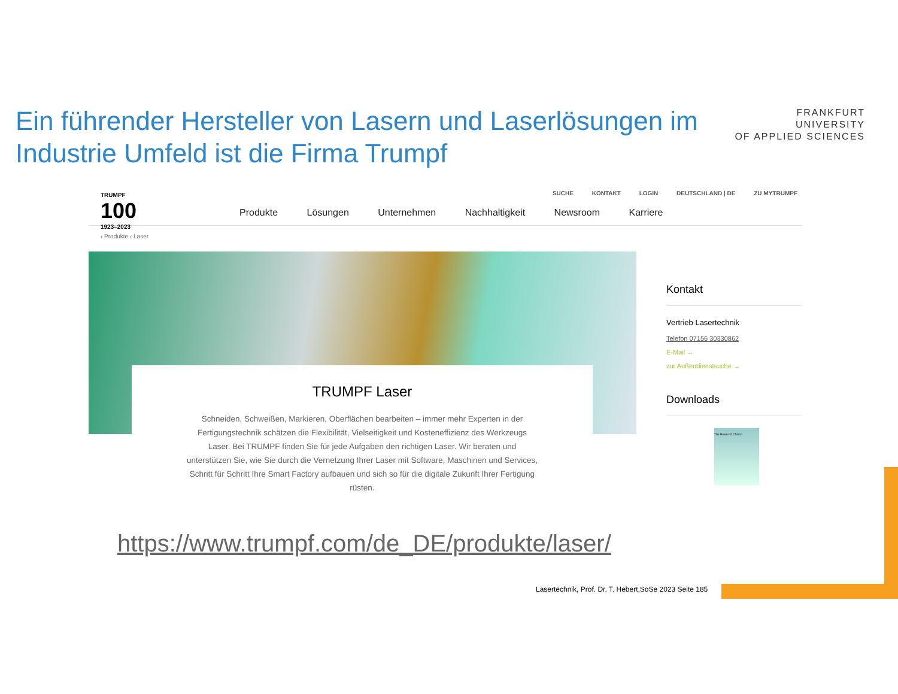Ein führender Hersteller von Lasern und Laserlösungen im Industrie Umfeld ist die Firma Trumpf
FRANKFURT
UNIVERSITY
OF APPLIED SCIENCES
TRUMPF
100
1923–2023
SUCHE KONTAKT LOGIN DEUTSCHLAND | DE ZU MYTRUMPF
Produkte Lösungen Unternehmen Nachhaltigkeit Newsroom Karriere
‹ Produkte ‹ Laser
TRUMPF Laser
Schneiden, Schweißen, Markieren, Oberflächen bearbeiten – immer mehr Experten in der Fertigungstechnik schätzen die Flexibilität, Vielseitigkeit und Kosteneffizienz des Werkzeugs Laser. Bei TRUMPF finden Sie für jede Aufgaben den richtigen Laser. Wir beraten und unterstützen Sie, wie Sie durch die Vernetzung Ihrer Laser mit Software, Maschinen und Services, Schritt für Schritt Ihre Smart Factory aufbauen und sich so für die digitale Zukunft Ihrer Fertigung rüsten.
Kontakt
Vertrieb Lasertechnik
Telefon 07156 30330862
E-Mail →
zur Außendienstsuche →
Downloads
The Power of Choice
https://www.trumpf.com/de_DE/produkte/laser/
Lasertechnik, Prof. Dr. T. Hebert,SoSe 2023 Seite 185